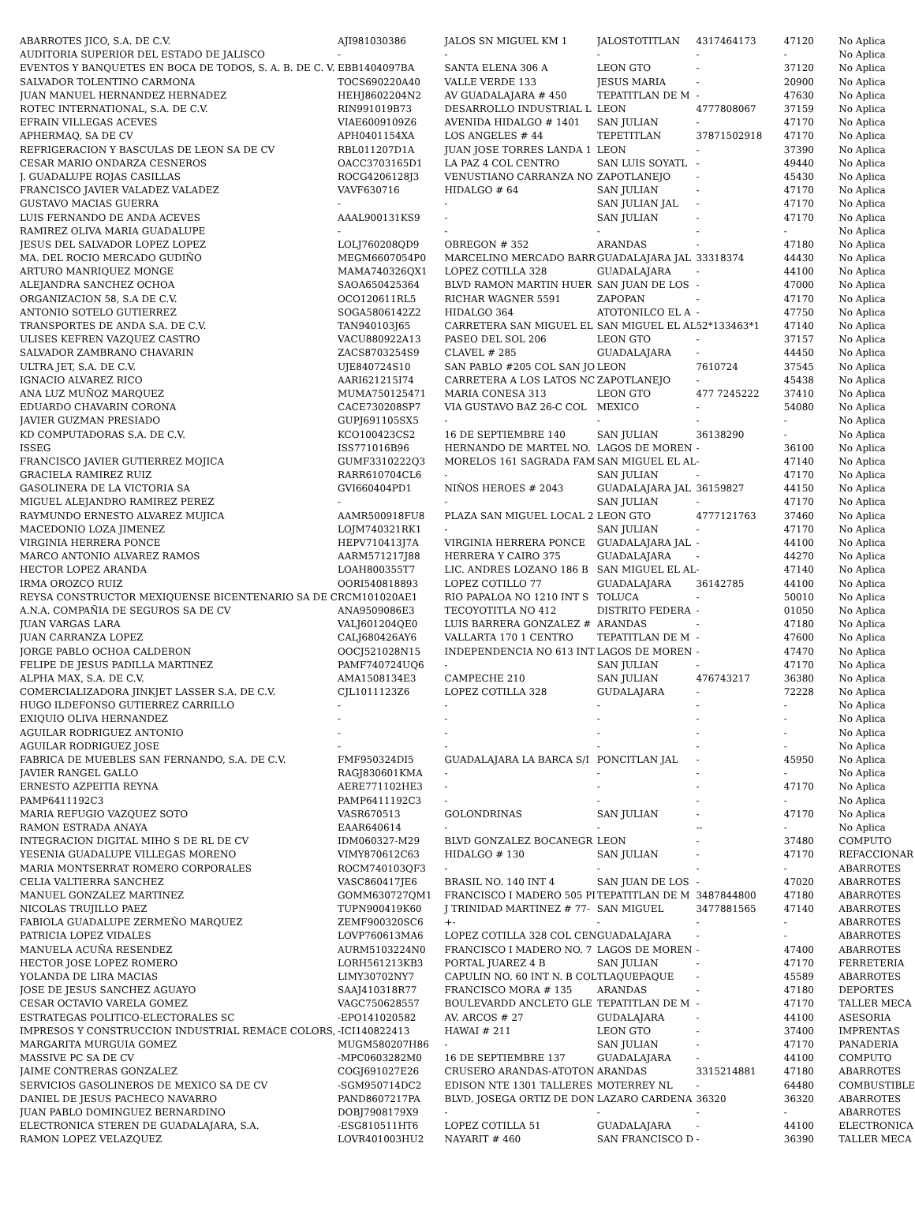| ABARROTES JICO, S.A. DE C.V. | AJI981030386 | JALOS SN MIGUEL KM 1 | JALOSTOTITLAN | 4317464173 | 47120 | No Aplica |
| AUDITORIA SUPERIOR DEL ESTADO DE JALISCO | - | - | - | - | - | No Aplica |
| EVENTOS Y BANQUETES EN BOCA DE TODOS, S. A. B. DE C. V. | EBB1404097BA | SANTA ELENA 306 A | LEON GTO | - | 37120 | No Aplica |
| SALVADOR TOLENTINO CARMONA | TOCS690220A40 | VALLE VERDE 133 | JESUS MARIA | - | 20900 | No Aplica |
| JUAN MANUEL HERNANDEZ HERNADEZ | HEHJ8602204N2 | AV GUADALAJARA # 450 | TEPATITLAN DE M | - | 47630 | No Aplica |
| ROTEC INTERNATIONAL, S.A. DE C.V. | RIN991019B73 | DESARROLLO INDUSTRIAL L | LEON | 4777808067 | 37159 | No Aplica |
| EFRAIN VILLEGAS ACEVES | VIAE6009109Z6 | AVENIDA HIDALGO # 1401 | SAN JULIAN | - | 47170 | No Aplica |
| APHERMAQ, SA DE CV | APH0401154XA | LOS ANGELES # 44 | TEPETITLAN | 37871502918 | 47170 | No Aplica |
| REFRIGERACION Y BASCULAS DE LEON SA DE CV | RBL011207D1A | JUAN JOSE TORRES LANDA 1 | LEON | - | 37390 | No Aplica |
| CESAR MARIO ONDARZA CESNEROS | OACC3703165D1 | LA PAZ 4 COL CENTRO | SAN LUIS SOYATL | - | 49440 | No Aplica |
| J. GUADALUPE ROJAS CASILLAS | ROCG4206128J3 | VENUSTIANO CARRANZA NO | ZAPOTLANEJO | - | 45430 | No Aplica |
| FRANCISCO JAVIER VALADEZ VALADEZ | VAVF630716 | HIDALGO # 64 | SAN JULIAN | - | 47170 | No Aplica |
| GUSTAVO MACIAS GUERRA | - | - | SAN JULIAN JAL | - | 47170 | No Aplica |
| LUIS FERNANDO DE ANDA ACEVES | AAAL900131KS9 | - | SAN JULIAN | - | 47170 | No Aplica |
| RAMIREZ OLIVA MARIA GUADALUPE | - | - | - | - | - | No Aplica |
| JESUS DEL SALVADOR LOPEZ LOPEZ | LOLJ760208QD9 | OBREGON # 352 | ARANDAS | - | 47180 | No Aplica |
| MA. DEL ROCIO MERCADO GUDIÑO | MEGM6607054P0 | MARCELINO MERCADO BARR | GUADALAJARA JAL | 33318374 | 44430 | No Aplica |
| ARTURO MANRIQUEZ MONGE | MAMA740326QX1 | LOPEZ COTILLA 328 | GUADALAJARA | - | 44100 | No Aplica |
| ALEJANDRA SANCHEZ OCHOA | SAOA650425364 | BLVD RAMON MARTIN HUER | SAN JUAN DE LOS | - | 47000 | No Aplica |
| ORGANIZACION 58, S.A DE C.V. | OCO120611RL5 | RICHAR WAGNER 5591 | ZAPOPAN | - | 47170 | No Aplica |
| ANTONIO SOTELO GUTIERREZ | SOGA5806142Z2 | HIDALGO 364 | ATOTONILCO EL A | - | 47750 | No Aplica |
| TRANSPORTES DE ANDA S.A. DE C.V. | TAN940103J65 | CARRETERA SAN MIGUEL EL | SAN MIGUEL EL AL | 52*133463*1 | 47140 | No Aplica |
| ULISES KEFREN VAZQUEZ CASTRO | VACU880922A13 | PASEO DEL SOL 206 | LEON GTO | - | 37157 | No Aplica |
| SALVADOR ZAMBRANO CHAVARIN | ZACS8703254S9 | CLAVEL # 285 | GUADALAJARA | - | 44450 | No Aplica |
| ULTRA JET, S.A. DE C.V. | UJE840724S10 | SAN PABLO #205 COL SAN JO | LEON | 7610724 | 37545 | No Aplica |
| IGNACIO ALVAREZ RICO | AARI621215I74 | CARRETERA A LOS LATOS NC | ZAPOTLANEJO | - | 45438 | No Aplica |
| ANA LUZ MUÑOZ MARQUEZ | MUMA750125471 | MARIA CONESA 313 | LEON GTO | 477 7245222 | 37410 | No Aplica |
| EDUARDO CHAVARIN CORONA | CACE730208SP7 | VIA GUSTAVO BAZ 26-C COL | MEXICO | - | 54080 | No Aplica |
| JAVIER GUZMAN PRESIADO | GUPJ691105SX5 | - | - | - | - | No Aplica |
| KD COMPUTADORAS S.A. DE C.V. | KCO100423CS2 | 16 DE SEPTIEMBRE 140 | SAN JULIAN | 36138290 | - | No Aplica |
| ISSEG | ISS771016B96 | HERNANDO DE MARTEL NO. | LAGOS DE MOREN | - | 36100 | No Aplica |
| FRANCISCO JAVIER GUTIERREZ MOJICA | GUMF3310222Q3 | MORELOS 161 SAGRADA FAM | SAN MIGUEL EL AL | - | 47140 | No Aplica |
| GRACIELA RAMIREZ RUIZ | RARR610704CL6 | - | SAN JULIAN | - | 47170 | No Aplica |
| GASOLINERA DE LA VICTORIA SA | GVI660404PD1 | NIÑOS HEROES # 2043 | GUADALAJARA JAL | 36159827 | 44150 | No Aplica |
| MIGUEL ALEJANDRO RAMIREZ PEREZ | - | - | SAN JULIAN | - | 47170 | No Aplica |
| RAYMUNDO ERNESTO ALVAREZ MUJICA | AAMR500918FU8 | PLAZA SAN MIGUEL LOCAL 2 | LEON GTO | 4777121763 | 37460 | No Aplica |
| MACEDONIO LOZA JIMENEZ | LOJM740321RK1 | - | SAN JULIAN | - | 47170 | No Aplica |
| VIRGINIA HERRERA PONCE | HEPV710413J7A | VIRGINIA HERRERA PONCE | GUADALAJARA JAL | - | 44100 | No Aplica |
| MARCO ANTONIO ALVAREZ RAMOS | AARM571217J88 | HERRERA Y CAIRO 375 | GUADALAJARA | - | 44270 | No Aplica |
| HECTOR LOPEZ ARANDA | LOAH800355T7 | LIC. ANDRES LOZANO 186 B | SAN MIGUEL EL AL | - | 47140 | No Aplica |
| IRMA OROZCO RUIZ | OORI540818893 | LOPEZ COTILLO 77 | GUADALAJARA | 36142785 | 44100 | No Aplica |
| REYSA CONSTRUCTOR MEXIQUENSE BICENTENARIO SA DE C | RCM101020AE1 | RIO PAPALOA NO 1210 INT S | TOLUCA | - | 50010 | No Aplica |
| A.N.A. COMPAÑIA DE SEGUROS SA DE CV | ANA9509086E3 | TECOYOTITLA NO 412 | DISTRITO FEDERA | - | 01050 | No Aplica |
| JUAN VARGAS LARA | VALJ601204QE0 | LUIS BARRERA GONZALEZ # | ARANDAS | - | 47180 | No Aplica |
| JUAN CARRANZA LOPEZ | CALJ680426AY6 | VALLARTA 170 1 CENTRO | TEPATITLAN DE M | - | 47600 | No Aplica |
| JORGE PABLO OCHOA CALDERON | OOCJ521028N15 | INDEPENDENCIA NO 613 INT | LAGOS DE MOREN | - | 47470 | No Aplica |
| FELIPE DE JESUS PADILLA MARTINEZ | PAMF740724UQ6 | - | SAN JULIAN | - | 47170 | No Aplica |
| ALPHA MAX, S.A. DE C.V. | AMA1508134E3 | CAMPECHE 210 | SAN JULIAN | 476743217 | 36380 | No Aplica |
| COMERCIALIZADORA JINKJET LASSER S.A. DE C.V. | CJL1011123Z6 | LOPEZ COTILLA 328 | GUDALAJARA | - | 72228 | No Aplica |
| HUGO ILDEFONSO GUTIERREZ CARRILLO | - | - | - | - | - | No Aplica |
| EXIQUIO OLIVA HERNANDEZ | - | - | - | - | - | No Aplica |
| AGUILAR RODRIGUEZ ANTONIO | - | - | - | - | - | No Aplica |
| AGUILAR RODRIGUEZ JOSE | - | - | - | - | - | No Aplica |
| FABRICA DE MUEBLES SAN FERNANDO, S.A. DE C.V. | FMF950324DI5 | GUADALAJARA LA BARCA S/I | PONCITLAN JAL | - | 45950 | No Aplica |
| JAVIER RANGEL GALLO | RAGJ830601KMA | - | - | - | - | No Aplica |
| ERNESTO AZPEITIA REYNA | AERE771102HE3 | - | - | - | 47170 | No Aplica |
| PAMP6411192C3 | PAMP6411192C3 | - | - | - | - | No Aplica |
| MARIA REFUGIO VAZQUEZ SOTO | VASR670513 | GOLONDRINAS | SAN JULIAN | - | 47170 | No Aplica |
| RAMON ESTRADA ANAYA | EAAR640614 | - | - | -- | - | No Aplica |
| INTEGRACION DIGITAL MIHO S DE RL DE CV | IDM060327-M29 | BLVD GONZALEZ BOCANEGR | LEON | - | 37480 | COMPUTO |
| YESENIA GUADALUPE VILLEGAS MORENO | VIMY870612C63 | HIDALGO # 130 | SAN JULIAN | - | 47170 | REFACCIONAR |
| MARIA MONTSERRAT ROMERO CORPORALES | ROCM740103QF3 | - | - | - | - | ABARROTES |
| CELIA VALTIERRA SANCHEZ | VASC860417JE6 | BRASIL NO. 140 INT 4 | SAN JUAN DE LOS | - | 47020 | ABARROTES |
| MANUEL GONZALEZ MARTINEZ | GOMM630727QM1 | FRANCISCO I MADERO 505 PI | TEPATITLAN DE M | 3487844800 | 47180 | ABARROTES |
| NICOLAS TRUJILLO PAEZ | TUPN900419K60 | J TRINIDAD MARTINEZ # 77- | SAN MIGUEL | 3477881565 | 47140 | ABARROTES |
| FABIOLA GUADALUPE ZERMEÑO MARQUEZ | ZEMF900320SC6 | +- | - | - | - | ABARROTES |
| PATRICIA LOPEZ VIDALES | LOVP760613MA6 | LOPEZ COTILLA 328 COL CEN | GUADALAJARA | - | - | ABARROTES |
| MANUELA ACUÑA RESENDEZ | AURM5103224N0 | FRANCISCO I MADERO NO. 7 | LAGOS DE MOREN | - | 47400 | ABARROTES |
| HECTOR JOSE LOPEZ ROMERO | LORH561213KB3 | PORTAL JUAREZ 4 B | SAN JULIAN | - | 47170 | FERRETERIA |
| YOLANDA DE LIRA MACIAS | LIMY30702NY7 | CAPULIN NO. 60 INT N. B COL | TLAQUEPAQUE | - | 45589 | ABARROTES |
| JOSE DE JESUS SANCHEZ AGUAYO | SAAJ410318R77 | FRANCISCO MORA # 135 | ARANDAS | - | 47180 | DEPORTES |
| CESAR OCTAVIO VARELA GOMEZ | VAGC750628557 | BOULEVARDD ANCLETO GLE | TEPATITLAN DE M | - | 47170 | TALLER MECA |
| ESTRATEGAS POLITICO-ELECTORALES SC | -EPO141020582 | AV. ARCOS # 27 | GUDALAJARA | - | 44100 | ASESORIA |
| IMPRESOS Y CONSTRUCCION INDUSTRIAL REMACE COLORS, | -ICI140822413 | HAWAI # 211 | LEON GTO | - | 37400 | IMPRENTAS |
| MARGARITA MURGUIA GOMEZ | MUGM580207H86 | - | SAN JULIAN | - | 47170 | PANADERIA |
| MASSIVE PC SA DE CV | -MPC0603282M0 | 16 DE SEPTIEMBRE 137 | GUADALAJARA | - | 44100 | COMPUTO |
| JAIME CONTRERAS GONZALEZ | COGJ691027E26 | CRUSERO ARANDAS-ATOTON | ARANDAS | 3315214881 | 47180 | ABARROTES |
| SERVICIOS GASOLINEROS DE MEXICO SA DE CV | -SGM950714DC2 | EDISON NTE 1301 TALLERES | MOTERREY NL | - | 64480 | COMBUSTIBLE |
| DANIEL DE JESUS PACHECO NAVARRO | PAND8607217PA | BLVD. JOSEGA ORTIZ DE DON | LAZARO CARDENA | 36320 | 36320 | ABARROTES |
| JUAN PABLO DOMINGUEZ BERNARDINO | DOBJ7908179X9 | - | - | - | - | ABARROTES |
| ELECTRONICA STEREN DE GUADALAJARA, S.A. | -ESG810511HT6 | LOPEZ COTILLA 51 | GUADALAJARA | - | 44100 | ELECTRONICA |
| RAMON LOPEZ VELAZQUEZ | LOVR401003HU2 | NAYARIT # 460 | SAN FRANCISCO D | - | 36390 | TALLER MECA |